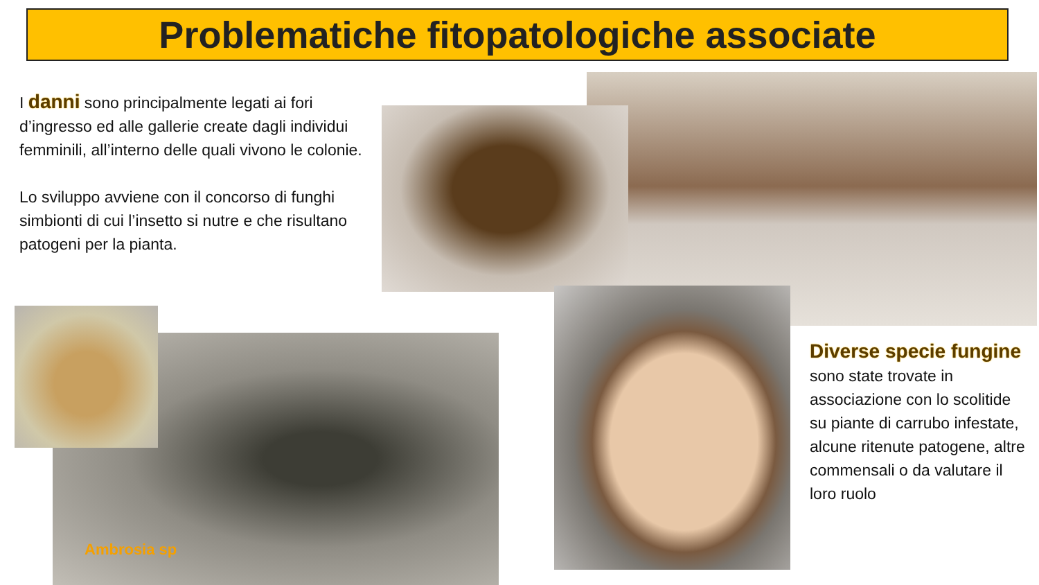Problematiche fitopatologiche associate
I danni sono principalmente legati ai fori d’ingresso ed alle gallerie create dagli individui femminili, all’interno delle quali vivono le colonie.
Lo sviluppo avviene con il concorso di funghi simbionti di cui l’insetto si nutre e che risultano patogeni per la pianta.
Ambrosia sp
Diverse specie fungine sono state trovate in associazione con lo scolitide su piante di carrubo infestate, alcune ritenute patogene, altre commensali o da valutare il loro ruolo